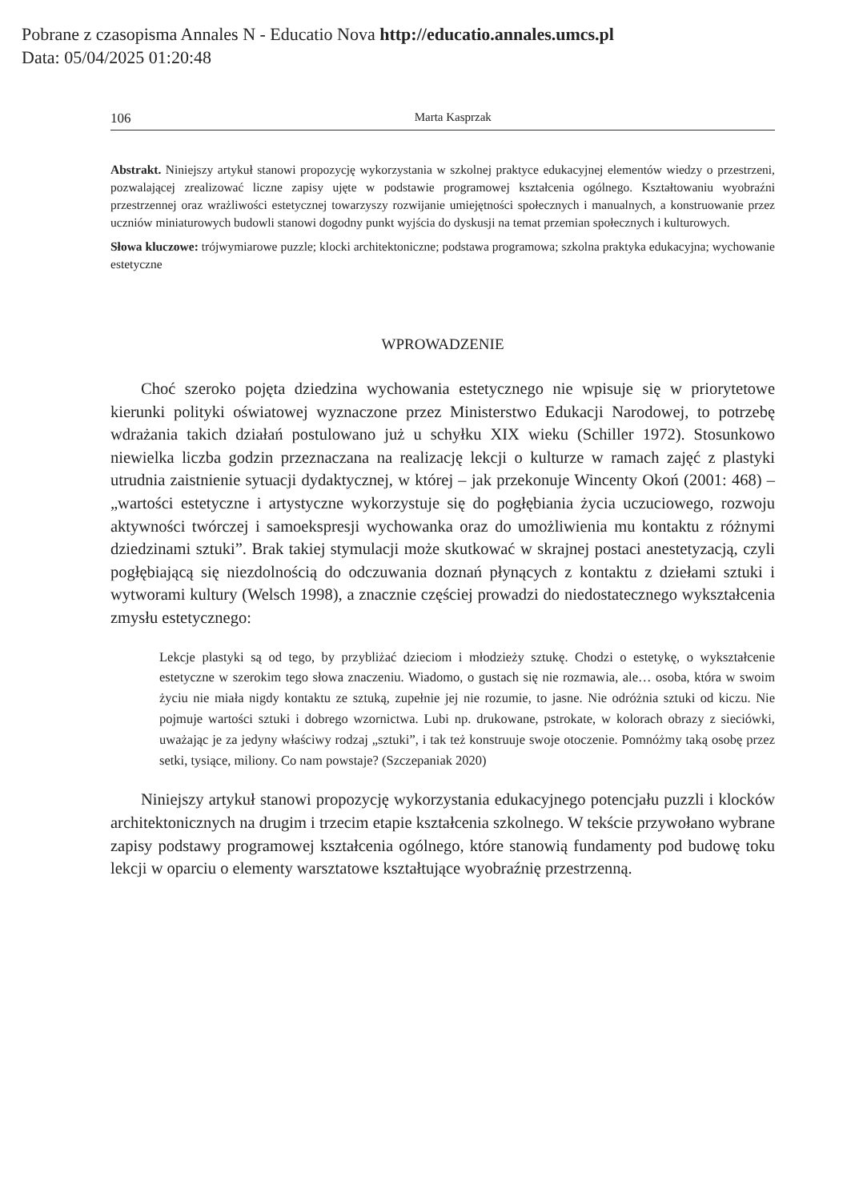Pobrane z czasopisma Annales N - Educatio Nova http://educatio.annales.umcs.pl
Data: 05/04/2025 01:20:48
106 Marta Kasprzak
Abstrakt. Niniejszy artykuł stanowi propozycję wykorzystania w szkolnej praktyce edukacyjnej elementów wiedzy o przestrzeni, pozwalającej zrealizować liczne zapisy ujęte w podstawie programowej kształcenia ogólnego. Kształtowaniu wyobraźni przestrzennej oraz wrażliwości estetycznej towarzyszy rozwijanie umiejętności społecznych i manualnych, a konstruowanie przez uczniów miniaturowych budowli stanowi dogodny punkt wyjścia do dyskusji na temat przemian społecznych i kulturowych.
Słowa kluczowe: trójwymiarowe puzzle; klocki architektoniczne; podstawa programowa; szkolna praktyka edukacyjna; wychowanie estetyczne
WPROWADZENIE
Choć szeroko pojęta dziedzina wychowania estetycznego nie wpisuje się w priorytetowe kierunki polityki oświatowej wyznaczone przez Ministerstwo Edukacji Narodowej, to potrzebę wdrażania takich działań postulowano już u schyłku XIX wieku (Schiller 1972). Stosunkowo niewielka liczba godzin przeznaczana na realizację lekcji o kulturze w ramach zajęć z plastyki utrudnia zaistnienie sytuacji dydaktycznej, w której – jak przekonuje Wincenty Okoń (2001: 468) – „wartości estetyczne i artystyczne wykorzystuje się do pogłębiania życia uczuciowego, rozwoju aktywności twórczej i samoekspresji wychowanka oraz do umożliwienia mu kontaktu z różnymi dziedzinami sztuki”. Brak takiej stymulacji może skutkować w skrajnej postaci anestetyzacją, czyli pogłębiającą się niezdolnością do odczuwania doznań płynących z kontaktu z dziełami sztuki i wytworami kultury (Welsch 1998), a znacznie częściej prowadzi do niedostatecznego wykształcenia zmysłu estetycznego:
Lekcje plastyki są od tego, by przybliżać dzieciom i młodzieży sztukę. Chodzi o estetykę, o wykształcenie estetyczne w szerokim tego słowa znaczeniu. Wiadomo, o gustach się nie rozmawia, ale… osoba, która w swoim życiu nie miała nigdy kontaktu ze sztuką, zupełnie jej nie rozumie, to jasne. Nie odróżnia sztuki od kiczu. Nie pojmuje wartości sztuki i dobrego wzornictwa. Lubi np. drukowane, pstrokate, w kolorach obrazy z sieciówki, uważając je za jedyny właściwy rodzaj „sztuki”, i tak też konstruuje swoje otoczenie. Pomnóżmy taką osobę przez setki, tysiące, miliony. Co nam powstaje? (Szczepaniak 2020)
Niniejszy artykuł stanowi propozycję wykorzystania edukacyjnego potencjału puzzli i klocków architektonicznych na drugim i trzecim etapie kształcenia szkolnego. W tekście przywołano wybrane zapisy podstawy programowej kształcenia ogólnego, które stanowią fundamenty pod budowę toku lekcji w oparciu o elementy warsztatowe kształtujące wyobraźnię przestrzenną.